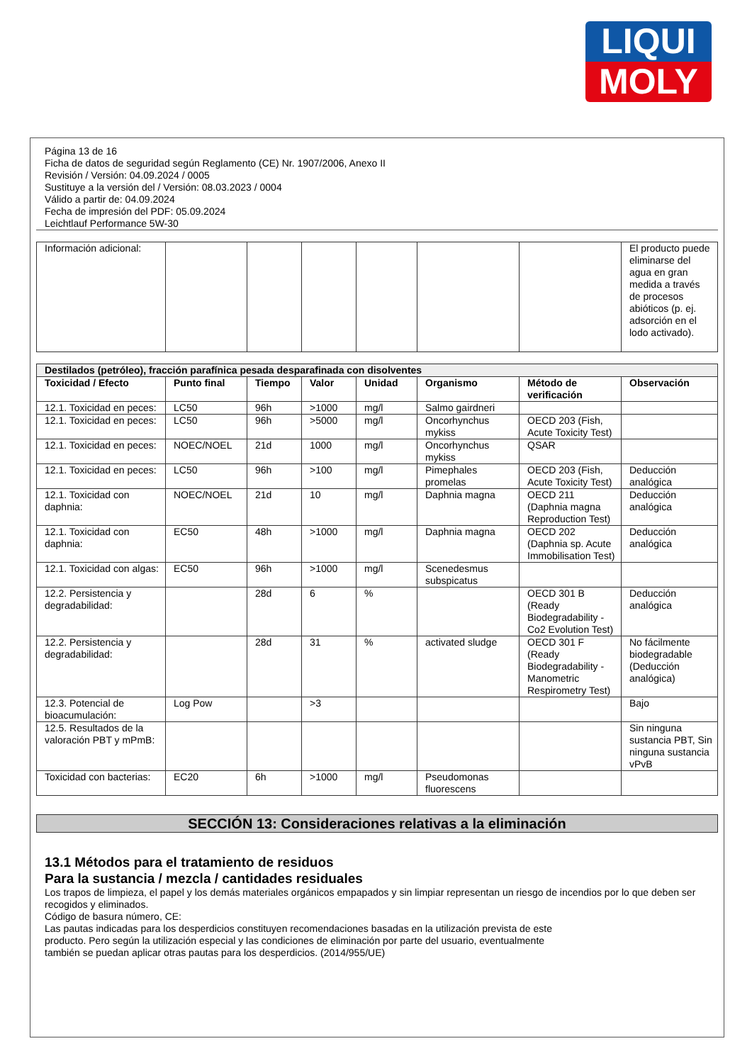LIQUI
MOLY
Página 13 de 16
Ficha de datos de seguridad según Reglamento (CE) Nr. 1907/2006, Anexo II
Revisión / Versión: 04.09.2024 / 0005
Sustituye a la versión del / Versión: 08.03.2023 / 0004
Válido a partir de: 04.09.2024
Fecha de impresión del PDF: 05.09.2024
Leichtlauf Performance 5W-30
| Información adicional: | | | | | | | El producto puede eliminarse del agua en gran medida a través de procesos abióticos (p. ej. adsorción en el lodo activado). |
| Destilados (petróleo), fracción parafínica pesada desparafinada con disolventes | | | | | | | |
| --- | --- | --- | --- | --- | --- | --- | --- |
| Toxicidad / Efecto | Punto final | Tiempo | Valor | Unidad | Organismo | Método de verificación | Observación |
| 12.1. Toxicidad en peces: | LC50 | 96h | >1000 | mg/l | Salmo gairdneri | | |
| 12.1. Toxicidad en peces: | LC50 | 96h | >5000 | mg/l | Oncorhynchus mykiss | OECD 203 (Fish, Acute Toxicity Test) | |
| 12.1. Toxicidad en peces: | NOEC/NOEL | 21d | 1000 | mg/l | Oncorhynchus mykiss | QSAR | |
| 12.1. Toxicidad en peces: | LC50 | 96h | >100 | mg/l | Pimephales promelas | OECD 203 (Fish, Acute Toxicity Test) | Deducción analógica |
| 12.1. Toxicidad con daphnia: | NOEC/NOEL | 21d | 10 | mg/l | Daphnia magna | OECD 211 (Daphnia magna Reproduction Test) | Deducción analógica |
| 12.1. Toxicidad con daphnia: | EC50 | 48h | >1000 | mg/l | Daphnia magna | OECD 202 (Daphnia sp. Acute Immobilisation Test) | Deducción analógica |
| 12.1. Toxicidad con algas: | EC50 | 96h | >1000 | mg/l | Scenedesmus subspicatus | | |
| 12.2. Persistencia y degradabilidad: | | 28d | 6 | % | | OECD 301 B (Ready Biodegradability - Co2 Evolution Test) | Deducción analógica |
| 12.2. Persistencia y degradabilidad: | | 28d | 31 | % | activated sludge | OECD 301 F (Ready Biodegradability - Manometric Respirometry Test) | No fácilmente biodegradable (Deducción analógica) |
| 12.3. Potencial de bioacumulación: | Log Pow | | >3 | | | | Bajo |
| 12.5. Resultados de la valoración PBT y mPmB: | | | | | | | Sin ninguna sustancia PBT, Sin ninguna sustancia vPvB |
| Toxicidad con bacterias: | EC20 | 6h | >1000 | mg/l | Pseudomonas fluorescens | | |
SECCIÓN 13: Consideraciones relativas a la eliminación
13.1 Métodos para el tratamiento de residuos
Para la sustancia / mezcla / cantidades residuales
Los trapos de limpieza, el papel y los demás materiales orgánicos empapados y sin limpiar representan un riesgo de incendios por lo que deben ser recogidos y eliminados.
Código de basura número, CE:
Las pautas indicadas para los desperdicios constituyen recomendaciones basadas en la utilización prevista de este
producto. Pero según la utilización especial y las condiciones de eliminación por parte del usuario, eventualmente
también se puedan aplicar otras pautas para los desperdicios. (2014/955/UE)